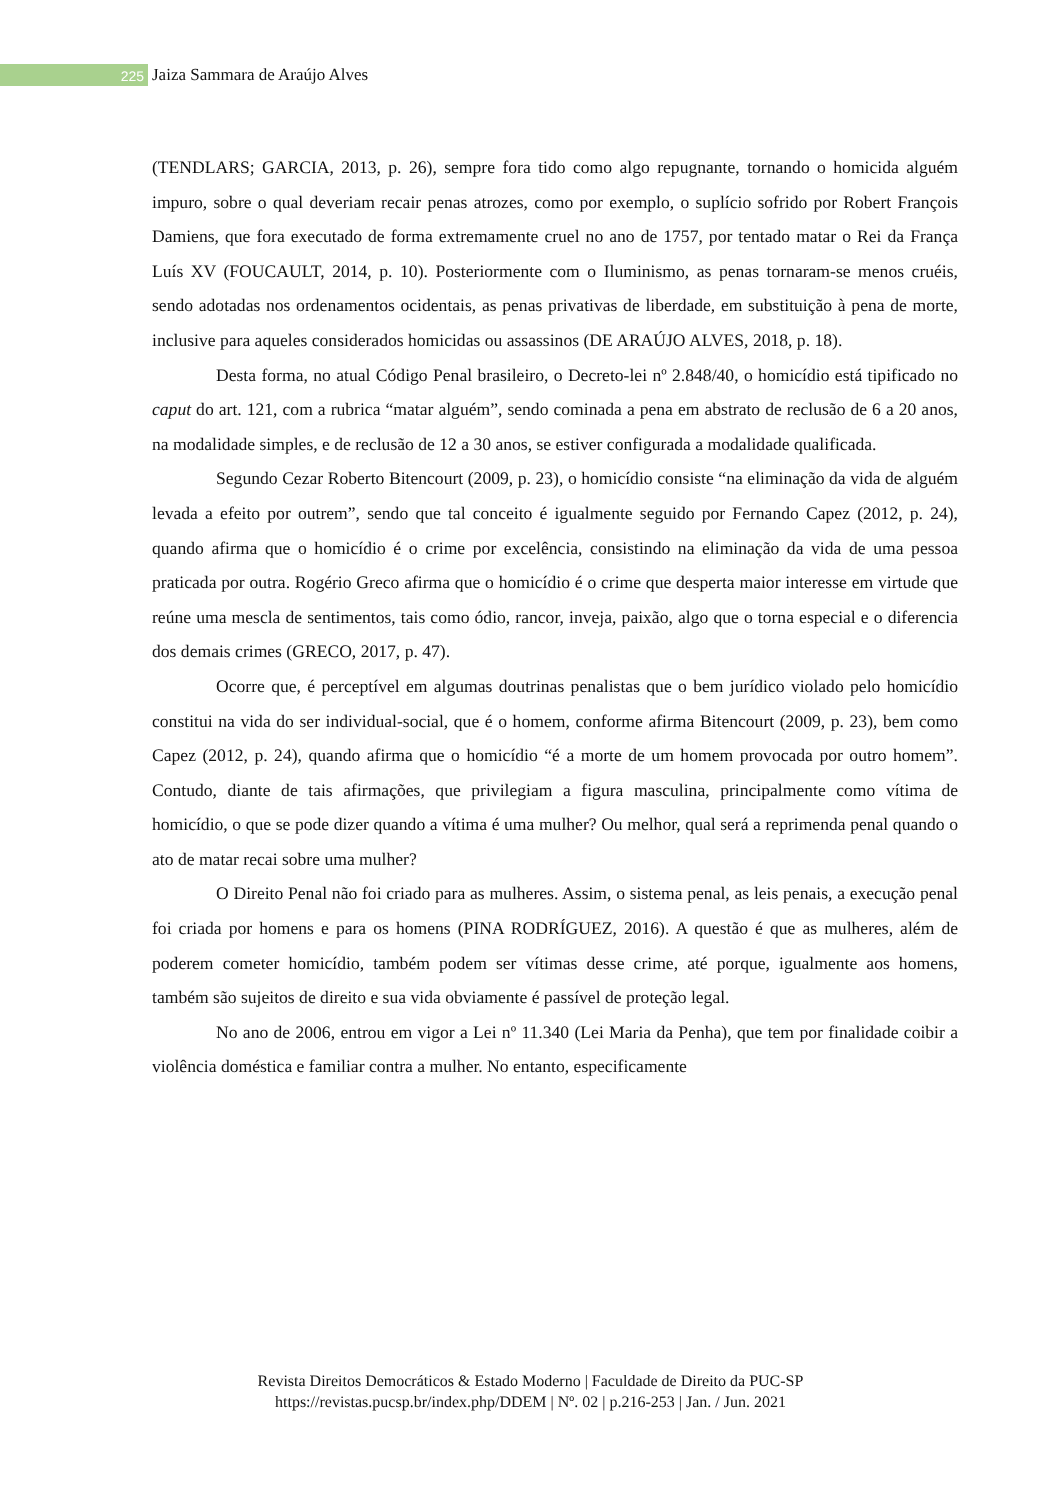225
Jaiza Sammara de Araújo Alves
(TENDLARS; GARCIA, 2013, p. 26), sempre fora tido como algo repugnante, tornando o homicida alguém impuro, sobre o qual deveriam recair penas atrozes, como por exemplo, o suplício sofrido por Robert François Damiens, que fora executado de forma extremamente cruel no ano de 1757, por tentado matar o Rei da França Luís XV (FOUCAULT, 2014, p. 10). Posteriormente com o Iluminismo, as penas tornaram-se menos cruéis, sendo adotadas nos ordenamentos ocidentais, as penas privativas de liberdade, em substituição à pena de morte, inclusive para aqueles considerados homicidas ou assassinos (DE ARAÚJO ALVES, 2018, p. 18).
Desta forma, no atual Código Penal brasileiro, o Decreto-lei nº 2.848/40, o homicídio está tipificado no caput do art. 121, com a rubrica “matar alguém”, sendo cominada a pena em abstrato de reclusão de 6 a 20 anos, na modalidade simples, e de reclusão de 12 a 30 anos, se estiver configurada a modalidade qualificada.
Segundo Cezar Roberto Bitencourt (2009, p. 23), o homicídio consiste “na eliminação da vida de alguém levada a efeito por outrem”, sendo que tal conceito é igualmente seguido por Fernando Capez (2012, p. 24), quando afirma que o homicídio é o crime por excelência, consistindo na eliminação da vida de uma pessoa praticada por outra. Rogério Greco afirma que o homicídio é o crime que desperta maior interesse em virtude que reúne uma mescla de sentimentos, tais como ódio, rancor, inveja, paixão, algo que o torna especial e o diferencia dos demais crimes (GRECO, 2017, p. 47).
Ocorre que, é perceptível em algumas doutrinas penalistas que o bem jurídico violado pelo homicídio constitui na vida do ser individual-social, que é o homem, conforme afirma Bitencourt (2009, p. 23), bem como Capez (2012, p. 24), quando afirma que o homicídio “é a morte de um homem provocada por outro homem”. Contudo, diante de tais afirmações, que privilegiam a figura masculina, principalmente como vítima de homicídio, o que se pode dizer quando a vítima é uma mulher? Ou melhor, qual será a reprimenda penal quando o ato de matar recai sobre uma mulher?
O Direito Penal não foi criado para as mulheres. Assim, o sistema penal, as leis penais, a execução penal foi criada por homens e para os homens (PINA RODRÍGUEZ, 2016). A questão é que as mulheres, além de poderem cometer homicídio, também podem ser vítimas desse crime, até porque, igualmente aos homens, também são sujeitos de direito e sua vida obviamente é passível de proteção legal.
No ano de 2006, entrou em vigor a Lei nº 11.340 (Lei Maria da Penha), que tem por finalidade coibir a violência doméstica e familiar contra a mulher. No entanto, especificamente
Revista Direitos Democráticos & Estado Moderno | Faculdade de Direito da PUC-SP
https://revistas.pucsp.br/index.php/DDEM | Nº. 02 | p.216-253 | Jan. / Jun. 2021